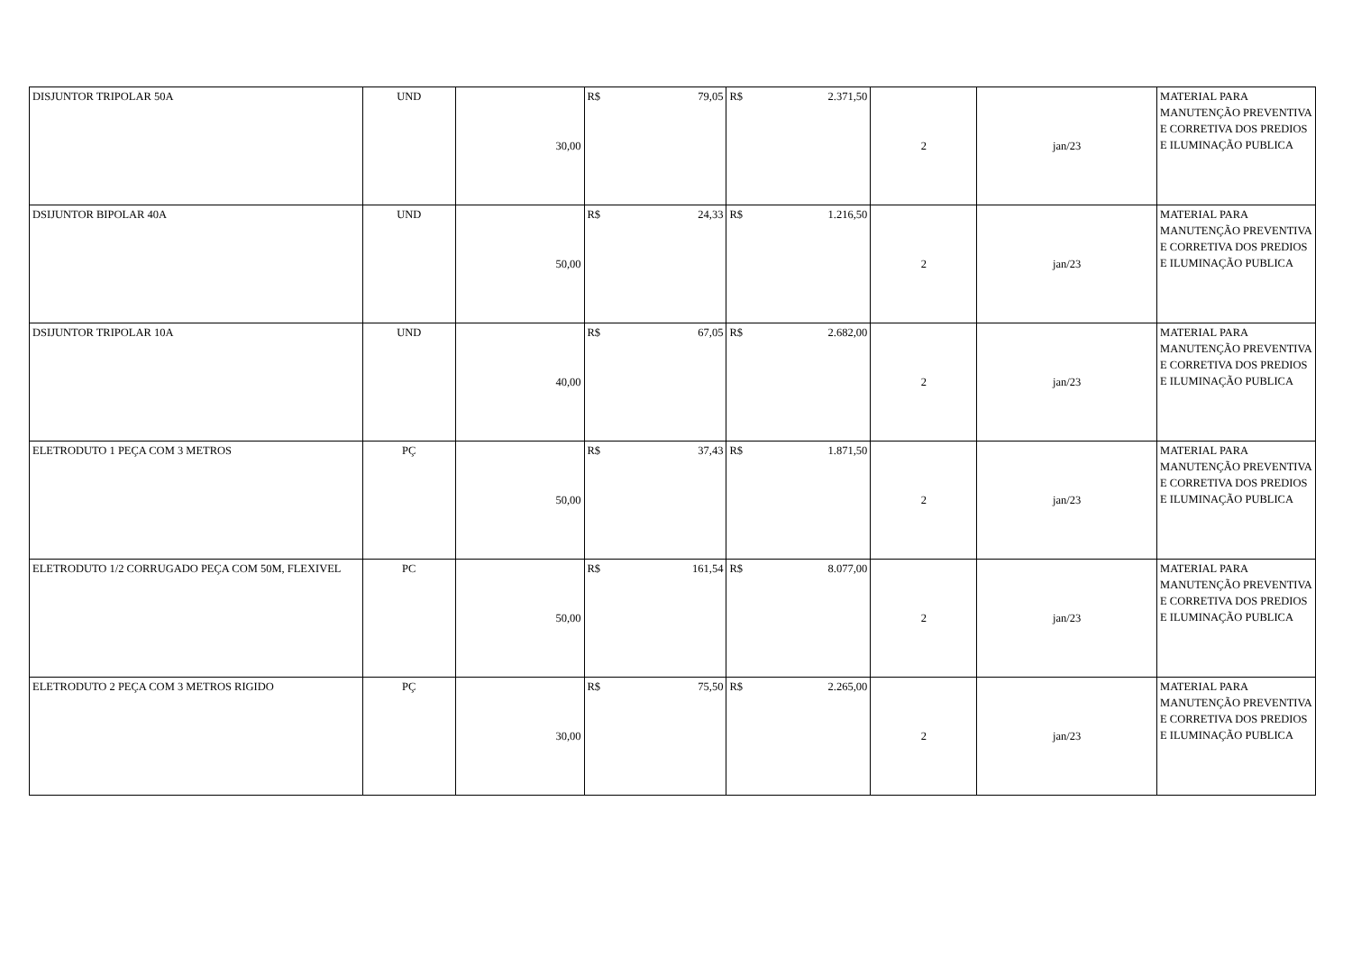| DISJUNTOR TRIPOLAR 50A | UND | 30,00 | R$ 79,05 | R$ 2.371,50 | 2 | jan/23 | MATERIAL PARA MANUTENÇÃO PREVENTIVA E CORRETIVA DOS PREDIOS E ILUMINAÇÃO PUBLICA |
| DSIJUNTOR BIPOLAR 40A | UND | 50,00 | R$ 24,33 | R$ 1.216,50 | 2 | jan/23 | MATERIAL PARA MANUTENÇÃO PREVENTIVA E CORRETIVA DOS PREDIOS E ILUMINAÇÃO PUBLICA |
| DSIJUNTOR TRIPOLAR 10A | UND | 40,00 | R$ 67,05 | R$ 2.682,00 | 2 | jan/23 | MATERIAL PARA MANUTENÇÃO PREVENTIVA E CORRETIVA DOS PREDIOS E ILUMINAÇÃO PUBLICA |
| ELETRODUTO 1 PEÇA COM 3 METROS | PÇ | 50,00 | R$ 37,43 | R$ 1.871,50 | 2 | jan/23 | MATERIAL PARA MANUTENÇÃO PREVENTIVA E CORRETIVA DOS PREDIOS E ILUMINAÇÃO PUBLICA |
| ELETRODUTO 1/2 CORRUGADO PEÇA COM 50M, FLEXIVEL | PC | 50,00 | R$ 161,54 | R$ 8.077,00 | 2 | jan/23 | MATERIAL PARA MANUTENÇÃO PREVENTIVA E CORRETIVA DOS PREDIOS E ILUMINAÇÃO PUBLICA |
| ELETRODUTO 2 PEÇA COM 3 METROS RIGIDO | PÇ | 30,00 | R$ 75,50 | R$ 2.265,00 | 2 | jan/23 | MATERIAL PARA MANUTENÇÃO PREVENTIVA E CORRETIVA DOS PREDIOS E ILUMINAÇÃO PUBLICA |